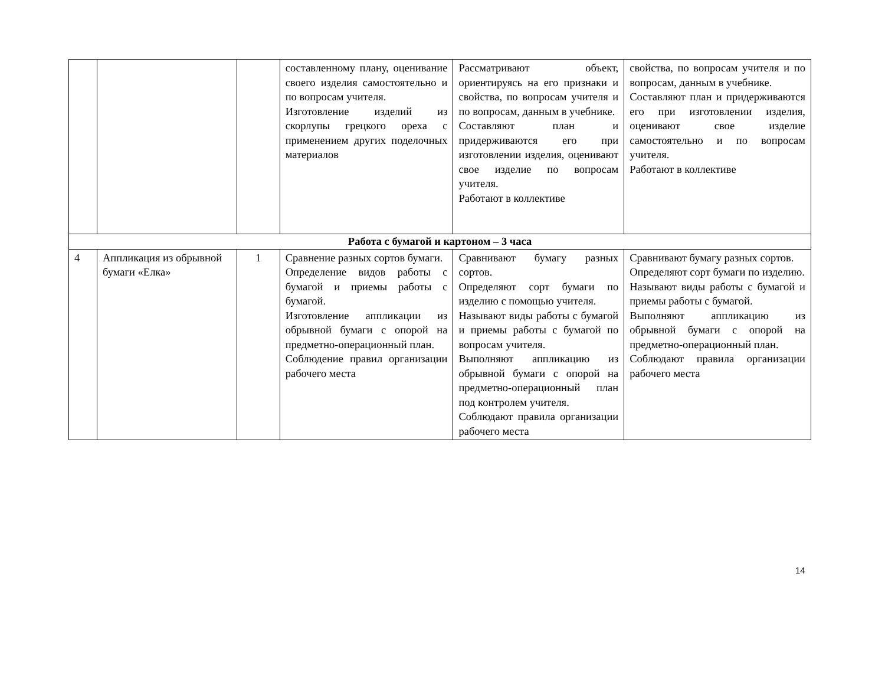| | | | составленному плану, оценивание своего изделия самостоятельно и по вопросам учителя. Изготовление изделий из скорлупы грецкого ореха с применением других поделочных материалов | Рассматривают объект, ориентируясь на его признаки и свойства, по вопросам учителя и по вопросам, данным в учебнике. Составляют план и придерживаются его при изготовлении изделия, оценивают свое изделие по вопросам учителя. Работают в коллективе | свойства, по вопросам учителя и по вопросам, данным в учебнике. Составляют план и придерживаются его при изготовлении изделия, оценивают свое изделие самостоятельно и по вопросам учителя. Работают в коллективе |
| Работа с бумагой и картоном – 3 часа | | | | | |
| 4 | Аппликация из обрывной бумаги «Елка» | 1 | Сравнение разных сортов бумаги. Определение видов работы с бумагой и приемы работы с бумагой. Изготовление аппликации из обрывной бумаги с опорой на предметно-операционный план. Соблюдение правил организации рабочего места | Сравнивают бумагу разных сортов. Определяют сорт бумаги по изделию с помощью учителя. Называют виды работы с бумагой и приемы работы с бумагой по вопросам учителя. Выполняют аппликацию из обрывной бумаги с опорой на предметно-операционный план под контролем учителя. Соблюдают правила организации рабочего места | Сравнивают бумагу разных сортов. Определяют сорт бумаги по изделию. Называют виды работы с бумагой и приемы работы с бумагой. Выполняют аппликацию из обрывной бумаги с опорой на предметно-операционный план. Соблюдают правила организации рабочего места |
14